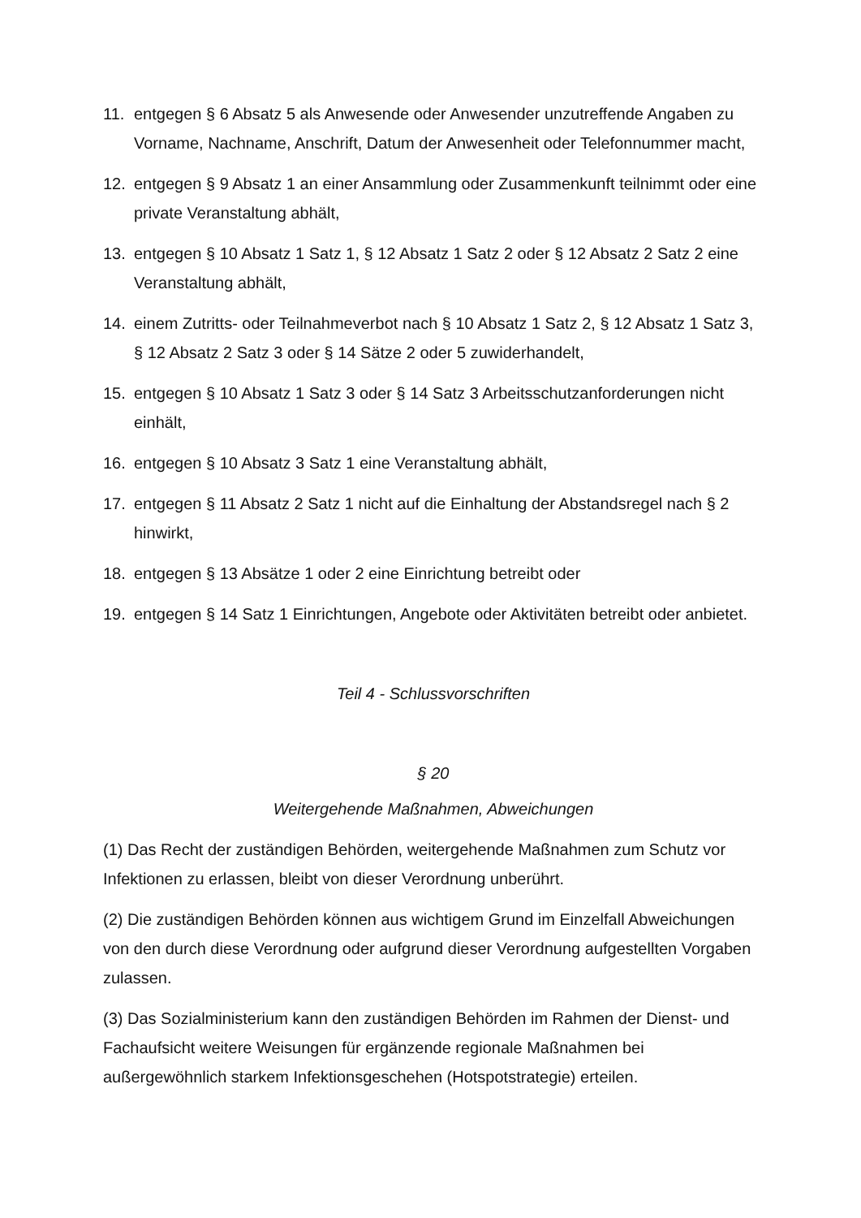11. entgegen § 6 Absatz 5 als Anwesende oder Anwesender unzutreffende Angaben zu Vorname, Nachname, Anschrift, Datum der Anwesenheit oder Telefonnummer macht,
12. entgegen § 9 Absatz 1 an einer Ansammlung oder Zusammenkunft teilnimmt oder eine private Veranstaltung abhält,
13. entgegen § 10 Absatz 1 Satz 1, § 12 Absatz 1 Satz 2 oder § 12 Absatz 2 Satz 2 eine Veranstaltung abhält,
14. einem Zutritts- oder Teilnahmeverbot nach § 10 Absatz 1 Satz 2, § 12 Absatz 1 Satz 3, § 12 Absatz 2 Satz 3 oder § 14 Sätze 2 oder 5 zuwiderhandelt,
15. entgegen § 10 Absatz 1 Satz 3 oder § 14 Satz 3 Arbeitsschutzanforderungen nicht einhält,
16. entgegen § 10 Absatz 3 Satz 1 eine Veranstaltung abhält,
17. entgegen § 11 Absatz 2 Satz 1 nicht auf die Einhaltung der Abstandsregel nach § 2 hinwirkt,
18. entgegen § 13 Absätze 1 oder 2 eine Einrichtung betreibt oder
19. entgegen § 14 Satz 1 Einrichtungen, Angebote oder Aktivitäten betreibt oder anbietet.
Teil 4 - Schlussvorschriften
§ 20
Weitergehende Maßnahmen, Abweichungen
(1) Das Recht der zuständigen Behörden, weitergehende Maßnahmen zum Schutz vor Infektionen zu erlassen, bleibt von dieser Verordnung unberührt.
(2) Die zuständigen Behörden können aus wichtigem Grund im Einzelfall Abweichungen von den durch diese Verordnung oder aufgrund dieser Verordnung aufgestellten Vorgaben zulassen.
(3) Das Sozialministerium kann den zuständigen Behörden im Rahmen der Dienst- und Fachaufsicht weitere Weisungen für ergänzende regionale Maßnahmen bei außergewöhnlich starkem Infektionsgeschehen (Hotspotstrategie) erteilen.